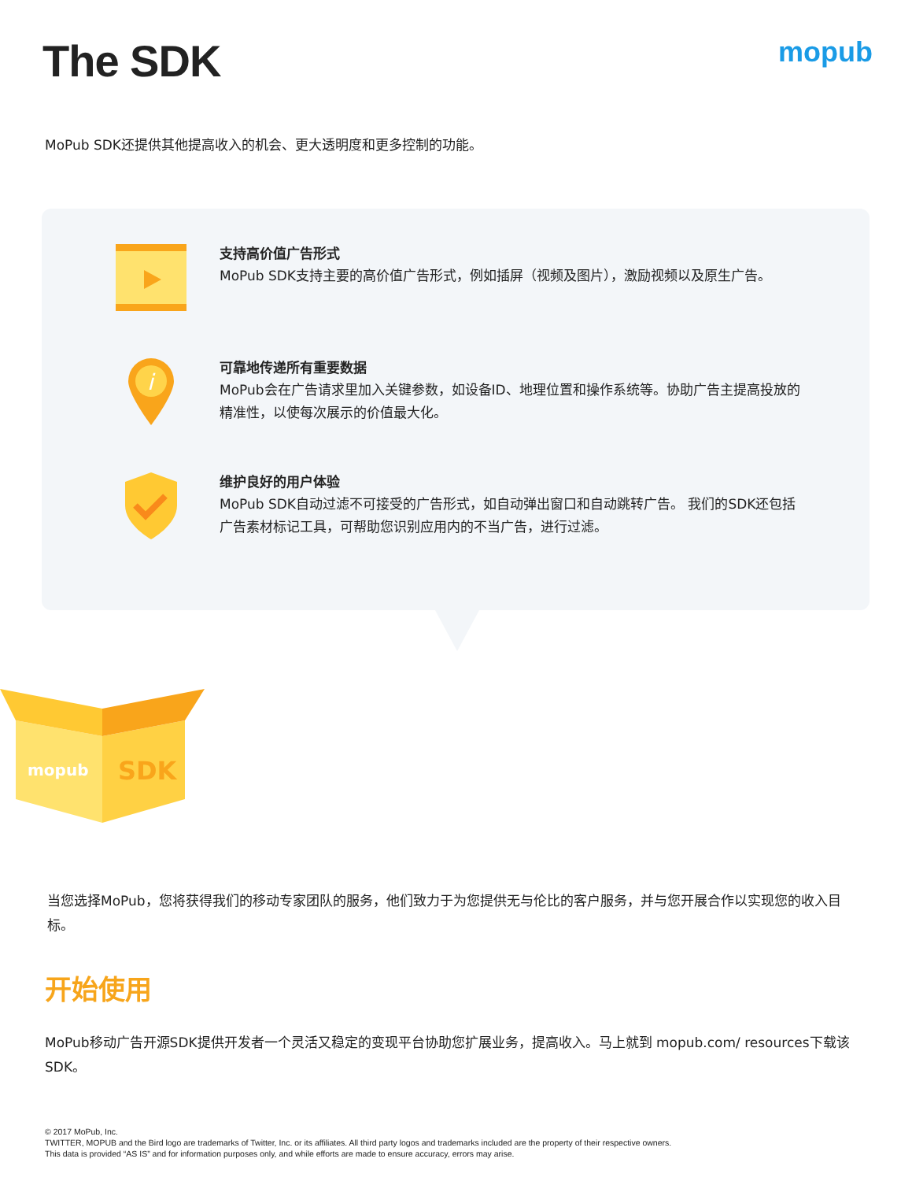The SDK
mopub
MoPub SDK还提供其他提高收入的机会、更大透明度和更多控制的功能。
支持高价值广告形式
MoPub SDK支持主要的高价值广告形式，例如插屏（视频及图片），激励视频以及原生广告。
i
可靠地传递所有重要数据
MoPub会在广告请求里加入关键参数，如设备ID、地理位置和操作系统等。协助广告主提高投放的精准性，以使每次展示的价值最大化。
维护良好的用户体验
MoPub SDK自动过滤不可接受的广告形式，如自动弹出窗口和自动跳转广告。 我们的SDK还包括广告素材标记工具，可帮助您识别应用内的不当广告，进行过滤。
mopub
SDK
当您选择MoPub，您将获得我们的移动专家团队的服务，他们致力于为您提供无与伦比的客户服务，并与您开展合作以实现您的收入目标。
开始使用
MoPub移动广告开源SDK提供开发者一个灵活又稳定的变现平台协助您扩展业务，提高收入。马上就到 mopub.com/ resources下载该SDK。
© 2017 MoPub, Inc.
TWITTER, MOPUB and the Bird logo are trademarks of Twitter, Inc. or its affiliates. All third party logos and trademarks included are the property of their respective owners.
This data is provided “AS IS” and for information purposes only, and while efforts are made to ensure accuracy, errors may arise.